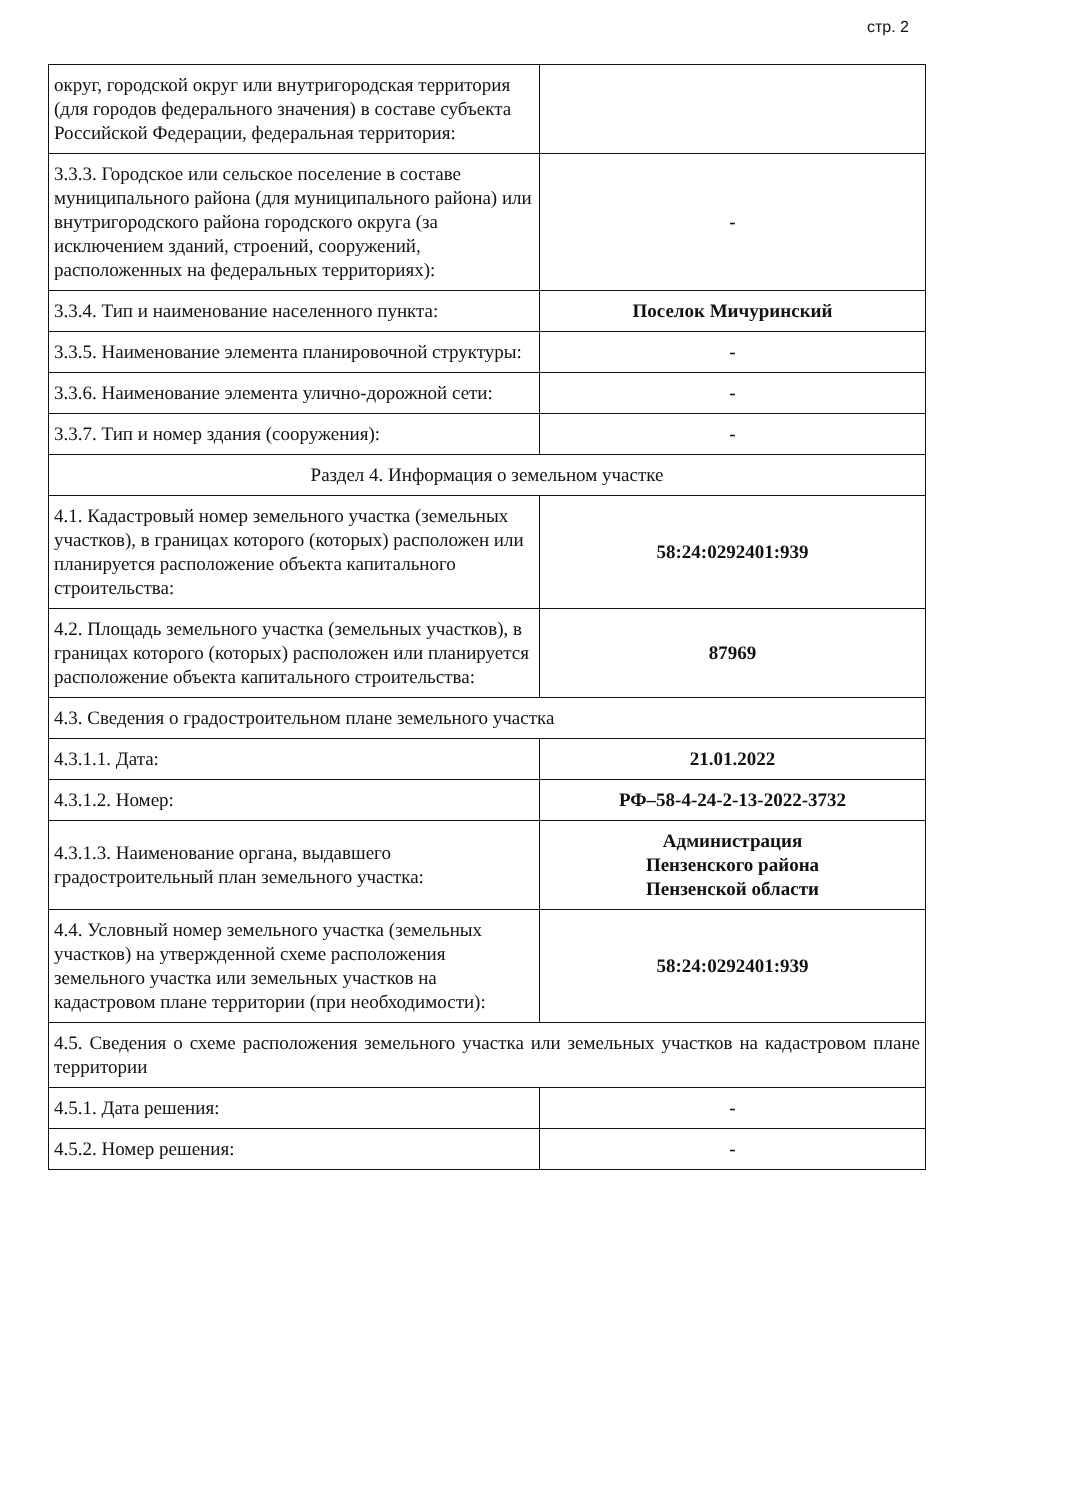стр. 2
| округ, городской округ или внутригородская территория (для городов федерального значения) в составе субъекта Российской Федерации, федеральная территория: | |
| 3.3.3. Городское или сельское поселение в составе муниципального района (для муниципального района) или внутригородского района городского округа (за исключением зданий, строений, сооружений, расположенных на федеральных территориях): | - |
| 3.3.4. Тип и наименование населенного пункта: | Поселок Мичуринский |
| 3.3.5. Наименование элемента планировочной структуры: | - |
| 3.3.6. Наименование элемента улично-дорожной сети: | - |
| 3.3.7. Тип и номер здания (сооружения): | - |
| Раздел 4. Информация о земельном участке | |
| 4.1. Кадастровый номер земельного участка (земельных участков), в границах которого (которых) расположен или планируется расположение объекта капитального строительства: | 58:24:0292401:939 |
| 4.2. Площадь земельного участка (земельных участков), в границах которого (которых) расположен или планируется расположение объекта капитального строительства: | 87969 |
| 4.3. Сведения о градостроительном плане земельного участка | |
| 4.3.1.1. Дата: | 21.01.2022 |
| 4.3.1.2. Номер: | РФ–58-4-24-2-13-2022-3732 |
| 4.3.1.3. Наименование органа, выдавшего градостроительный план земельного участка: | Администрация Пензенского района Пензенской области |
| 4.4. Условный номер земельного участка (земельных участков) на утвержденной схеме расположения земельного участка или земельных участков на кадастровом плане территории (при необходимости): | 58:24:0292401:939 |
| 4.5. Сведения о схеме расположения земельного участка или земельных участков на кадастровом плане территории | |
| 4.5.1. Дата решения: | - |
| 4.5.2. Номер решения: | - |